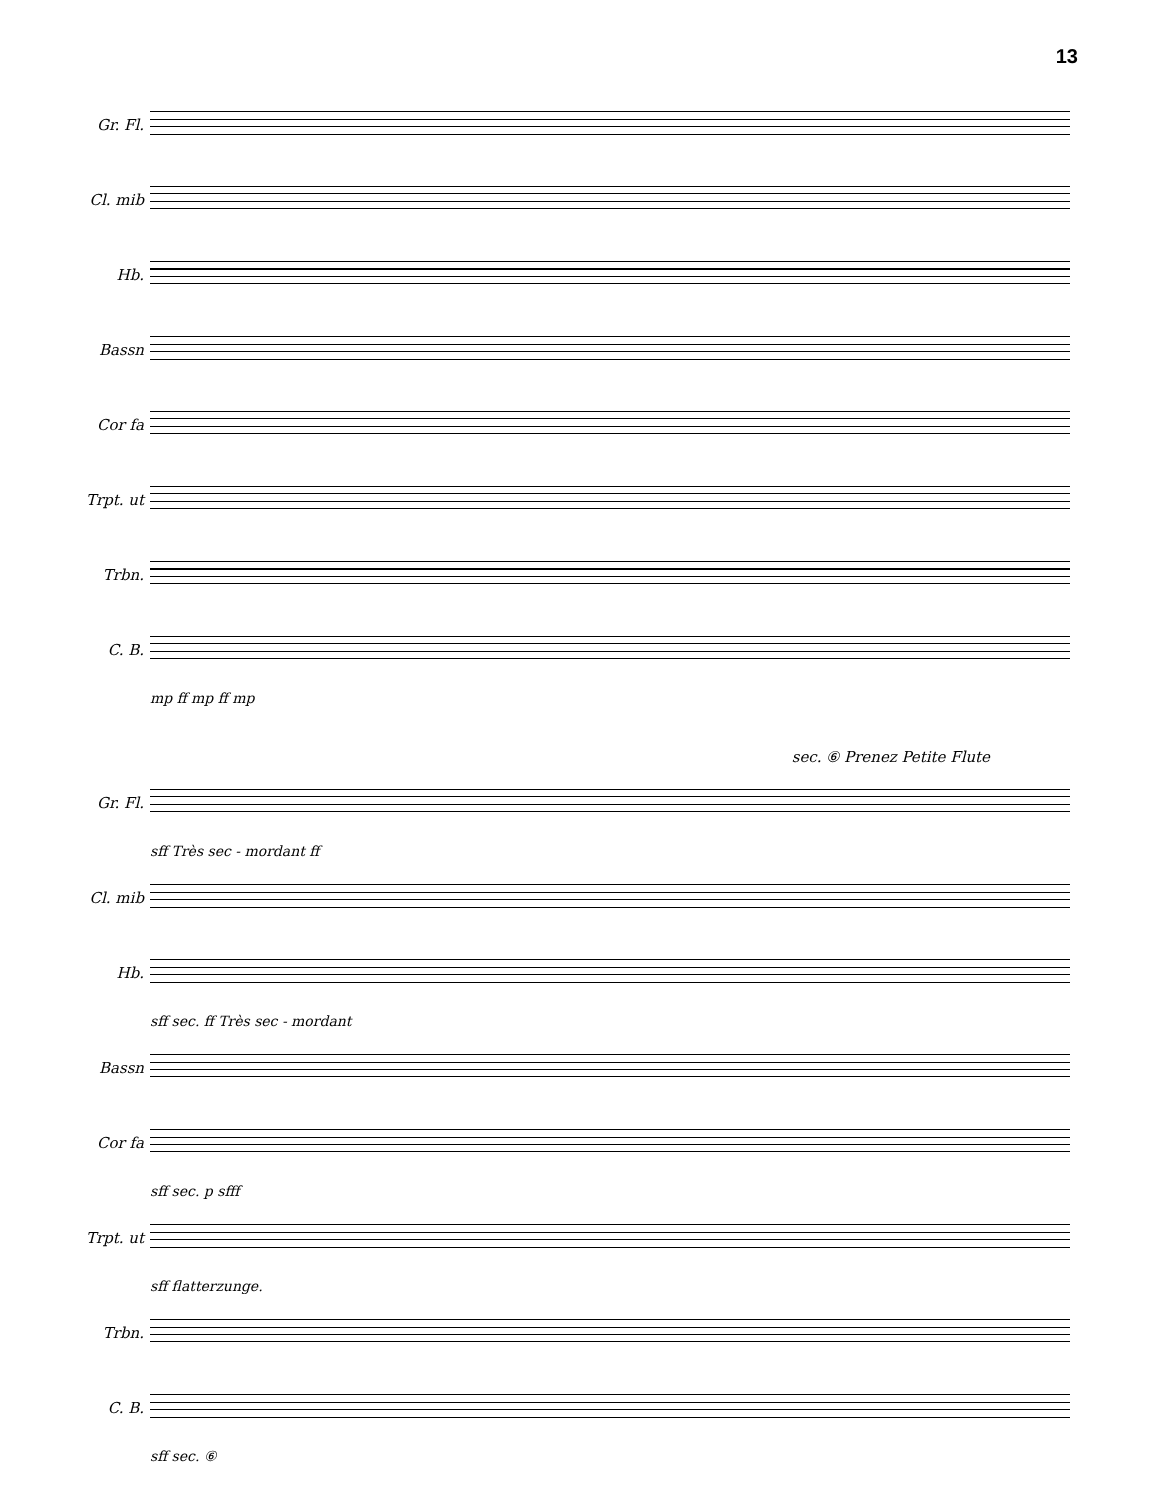13
Gr. Fl.
Cl. mib
Hb.
Bassn
Cor fa
Trpt. ut
Trbn.
C. B.
mp ff mp ff mp
sec. ⑥ Prenez Petite Flute
Gr. Fl.
sff Très sec - mordant ff
Cl. mib
Hb.
sff sec. ff Très sec - mordant
Bassn
Cor fa
sff sec. p sfff
Trpt. ut
sff flatterzunge.
Trbn.
C. B.
sff sec. ⑥